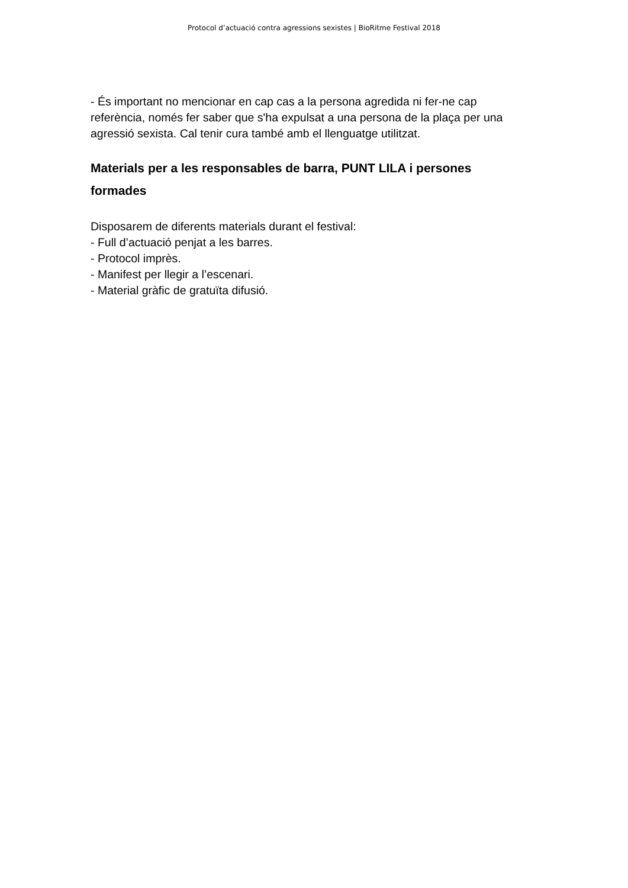Protocol d’actuació contra agressions sexistes | BioRitme Festival 2018
- És important no mencionar en cap cas a la persona agredida ni fer-ne cap referència, només fer saber que s'ha expulsat a una persona de la plaça per una agressió sexista. Cal tenir cura també amb el llenguatge utilitzat.
Materials per a les responsables de barra, PUNT LILA i persones formades
Disposarem de diferents materials durant el festival:
- Full d’actuació penjat a les barres.
- Protocol imprès.
- Manifest per llegir a l’escenari.
- Material gràfic de gratuïta difusió.